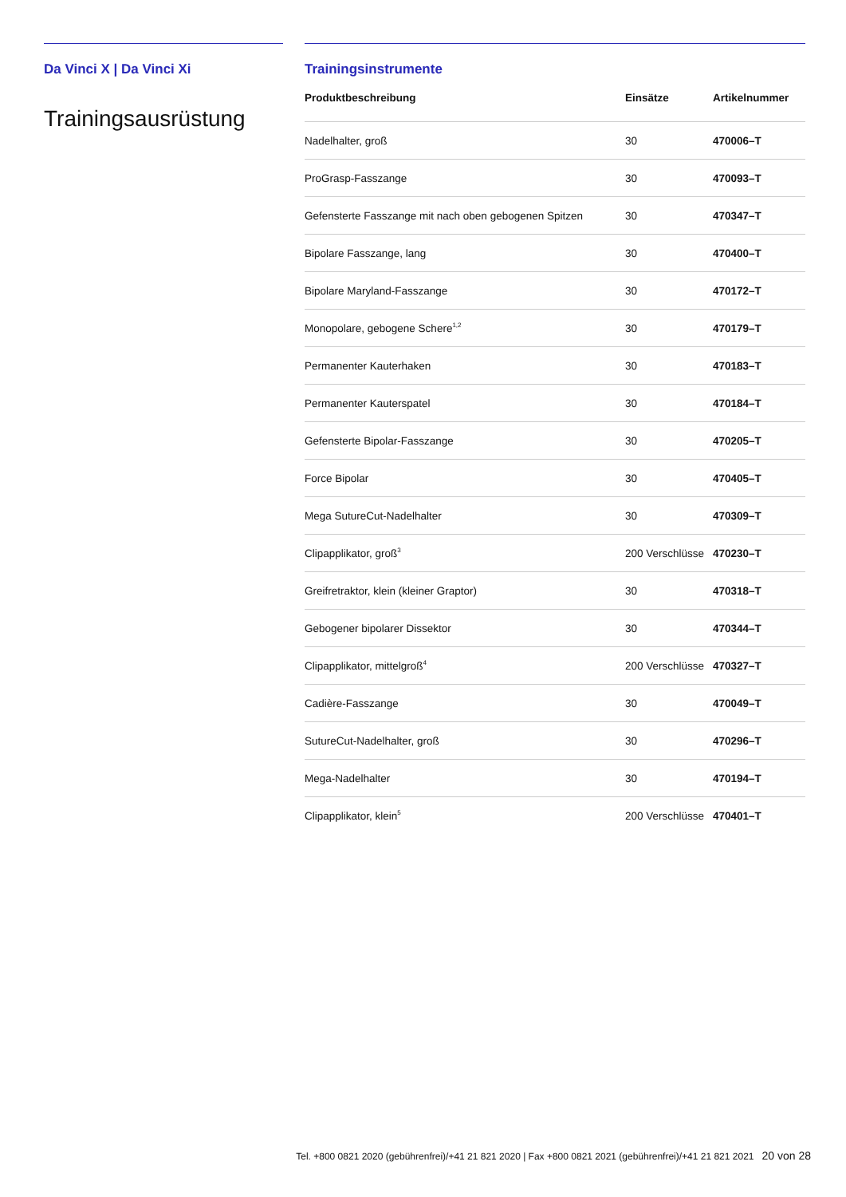Da Vinci X | Da Vinci Xi
Trainingsausrüstung
Trainingsinstrumente
| Produktbeschreibung | Einsätze | Artikelnummer |
| --- | --- | --- |
| Nadelhalter, groß | 30 | 470006–T |
| ProGrasp-Fasszange | 30 | 470093–T |
| Gefensterte Fasszange mit nach oben gebogenen Spitzen | 30 | 470347–T |
| Bipolare Fasszange, lang | 30 | 470400–T |
| Bipolare Maryland-Fasszange | 30 | 470172–T |
| Monopolare, gebogene Schere<sup>1,2</sup> | 30 | 470179–T |
| Permanenter Kauterhaken | 30 | 470183–T |
| Permanenter Kauterspatel | 30 | 470184–T |
| Gefensterte Bipolar-Fasszange | 30 | 470205–T |
| Force Bipolar | 30 | 470405–T |
| Mega SutureCut-Nadelhalter | 30 | 470309–T |
| Clipapplikator, groß<sup>3</sup> | 200 Verschlüsse | 470230–T |
| Greifretraktor, klein (kleiner Graptor) | 30 | 470318–T |
| Gebogener bipolarer Dissektor | 30 | 470344–T |
| Clipapplikator, mittelgroß<sup>4</sup> | 200 Verschlüsse | 470327–T |
| Cadière-Fasszange | 30 | 470049–T |
| SutureCut-Nadelhalter, groß | 30 | 470296–T |
| Mega-Nadelhalter | 30 | 470194–T |
| Clipapplikator, klein<sup>5</sup> | 200 Verschlüsse | 470401–T |
Tel. +800 0821 2020 (gebührenfrei)/+41 21 821 2020 | Fax +800 0821 2021 (gebührenfrei)/+41 21 821 2021 20 von 28